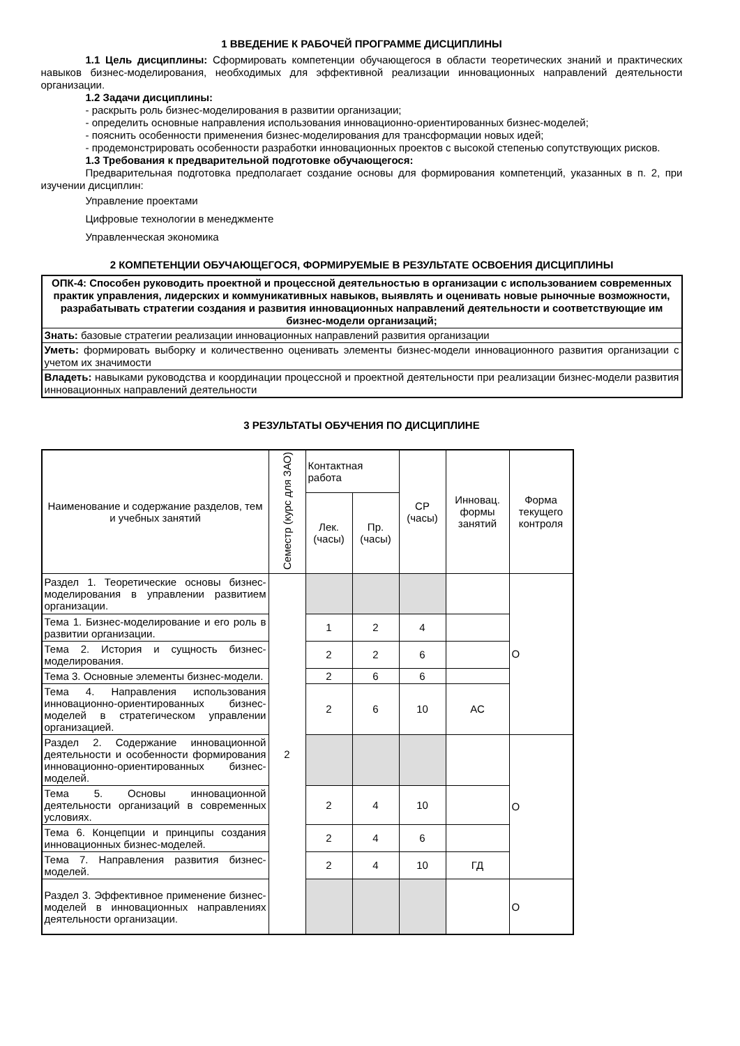1 ВВЕДЕНИЕ К РАБОЧЕЙ ПРОГРАММЕ ДИСЦИПЛИНЫ
1.1 Цель дисциплины: Сформировать компетенции обучающегося в области теоретических знаний и практических навыков бизнес-моделирования, необходимых для эффективной реализации инновационных направлений деятельности организации.
1.2 Задачи дисциплины:
- раскрыть роль бизнес-моделирования в развитии организации;
- определить основные направления использования инновационно-ориентированных бизнес-моделей;
- пояснить особенности применения бизнес-моделирования для трансформации новых идей;
- продемонстрировать особенности разработки инновационных проектов с высокой степенью сопутствующих рисков.
1.3 Требования к предварительной подготовке обучающегося:
Предварительная подготовка предполагает создание основы для формирования компетенций, указанных в п. 2, при изучении дисциплин:
Управление проектами
Цифровые технологии в менеджменте
Управленческая экономика
2 КОМПЕТЕНЦИИ ОБУЧАЮЩЕГОСЯ, ФОРМИРУЕМЫЕ В РЕЗУЛЬТАТЕ ОСВОЕНИЯ ДИСЦИПЛИНЫ
| ОПК-4: Способен руководить проектной и процессной деятельностью в организации с использованием современных практик управления, лидерских и коммуникативных навыков, выявлять и оценивать новые рыночные возможности, разрабатывать стратегии создания и развития инновационных направлений деятельности и соответствующие им бизнес-модели организаций; |
| Знать: базовые стратегии реализации инновационных направлений развития организации |
| Уметь: формировать выборку и количественно оценивать элементы бизнес-модели инновационного развития организации с учетом их значимости |
| Владеть: навыками руководства и координации процессной и проектной деятельности при реализации бизнес-модели развития инновационных направлений деятельности |
3 РЕЗУЛЬТАТЫ ОБУЧЕНИЯ ПО ДИСЦИПЛИНЕ
| Наименование и содержание разделов, тем и учебных занятий | Семестр (курс для ЗАО) | Контактная работа | | СР (часы) | Инновац. формы занятий | Форма текущего контроля |
| --- | --- | --- | --- | --- | --- | --- |
| | | Лек. (часы) | Пр. (часы) | | | |
| Раздел 1. Теоретические основы бизнес-моделирования в управлении развитием организации. | 2 | | | | | О |
| Тема 1. Бизнес-моделирование и его роль в развитии организации. | | 1 | 2 | 4 | | |
| Тема 2. История и сущность бизнес-моделирования. | | 2 | 2 | 6 | | |
| Тема 3. Основные элементы бизнес-модели. | | 2 | 6 | 6 | | |
| Тема 4. Направления использования инновационно-ориентированных бизнес-моделей в стратегическом управлении организацией. | | 2 | 6 | 10 | АС | |
| Раздел 2. Содержание инновационной деятельности и особенности формирования инновационно-ориентированных бизнес-моделей. | | | | | | О |
| Тема 5. Основы инновационной деятельности организаций в современных условиях. | | 2 | 4 | 10 | | |
| Тема 6. Концепции и принципы создания инновационных бизнес-моделей. | | 2 | 4 | 6 | | |
| Тема 7. Направления развития бизнес-моделей. | | 2 | 4 | 10 | ГД | |
| Раздел 3. Эффективное применение бизнес-моделей в инновационных направлениях деятельности организации. | | | | | | О |